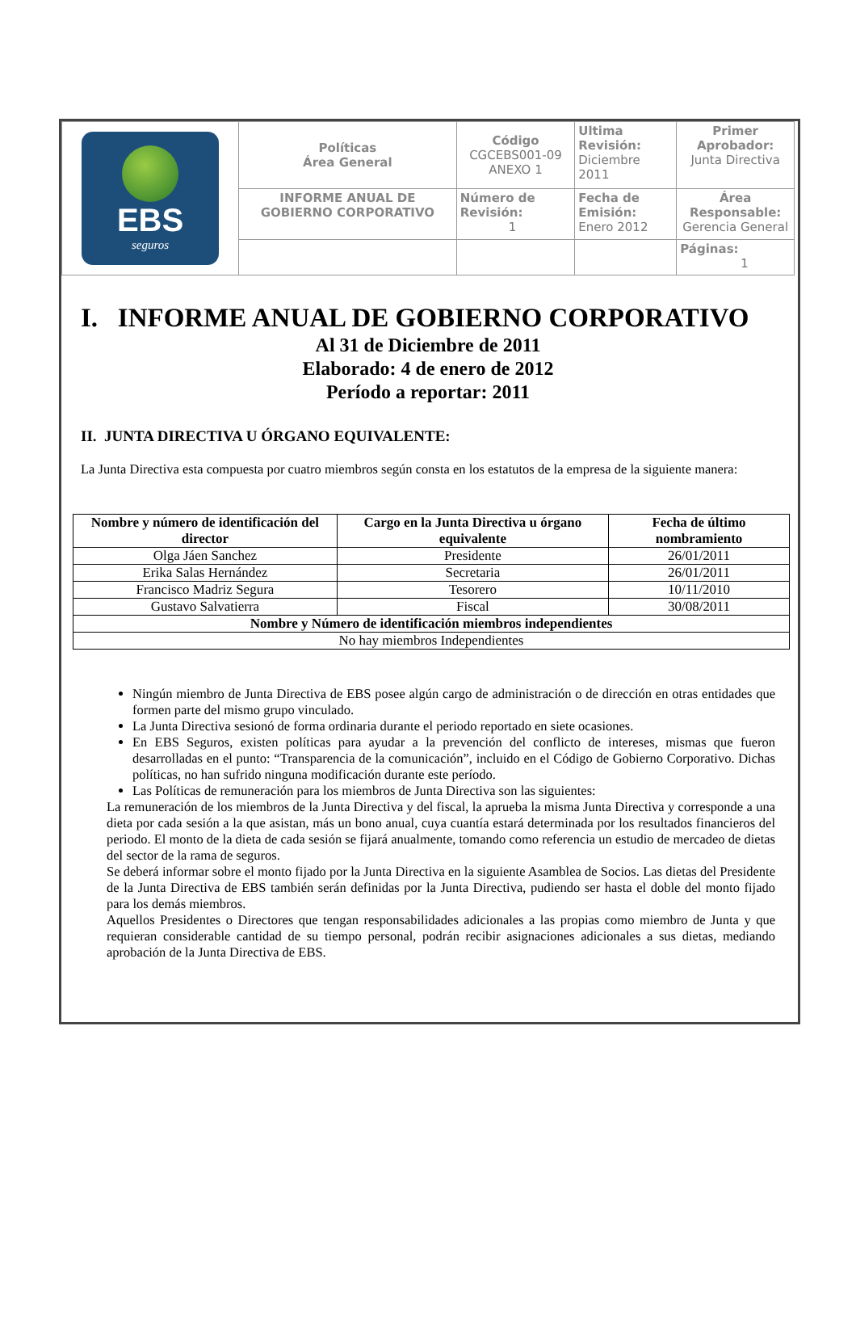| EBS seguros | Políticas Área General | Código CGCEBS001-09 ANEXO 1 | Ultima Revisión: Diciembre 2011 | Primer Aprobador: Junta Directiva |
| | INFORME ANUAL DE GOBIERNO CORPORATIVO | Número de Revisión: 1 | Fecha de Emisión: Enero 2012 | Área Responsable: Gerencia General |
| | | | | Páginas: 1 |
I. INFORME ANUAL DE GOBIERNO CORPORATIVO
Al 31 de Diciembre de 2011
Elaborado: 4 de enero de 2012
Período a reportar: 2011
II. JUNTA DIRECTIVA U ÓRGANO EQUIVALENTE:
La Junta Directiva esta compuesta por cuatro miembros según consta en los estatutos de la empresa de la siguiente manera:
| Nombre y número de identificación del director | Cargo en la Junta Directiva u órgano equivalente | Fecha de último nombramiento |
| --- | --- | --- |
| Olga Jáen Sanchez | Presidente | 26/01/2011 |
| Erika Salas Hernández | Secretaria | 26/01/2011 |
| Francisco Madriz Segura | Tesorero | 10/11/2010 |
| Gustavo Salvatierra | Fiscal | 30/08/2011 |
| Nombre y Número de identificación miembros independientes | | |
| No hay miembros Independientes | | |
Ningún miembro de Junta Directiva de EBS posee algún cargo de administración o de dirección en otras entidades que formen parte del mismo grupo vinculado.
La Junta Directiva sesionó de forma ordinaria durante el periodo reportado en siete ocasiones.
En EBS Seguros, existen políticas para ayudar a la prevención del conflicto de intereses, mismas que fueron desarrolladas en el punto: “Transparencia de la comunicación”, incluido en el Código de Gobierno Corporativo. Dichas políticas, no han sufrido ninguna modificación durante este período.
Las Políticas de remuneración para los miembros de Junta Directiva son las siguientes:
La remuneración de los miembros de la Junta Directiva y del fiscal, la aprueba la misma Junta Directiva y corresponde a una dieta por cada sesión a la que asistan, más un bono anual, cuya cuantía estará determinada por los resultados financieros del periodo. El monto de la dieta de cada sesión se fijará anualmente, tomando como referencia un estudio de mercadeo de dietas del sector de la rama de seguros.
Se deberá informar sobre el monto fijado por la Junta Directiva en la siguiente Asamblea de Socios. Las dietas del Presidente de la Junta Directiva de EBS también serán definidas por la Junta Directiva, pudiendo ser hasta el doble del monto fijado para los demás miembros.
Aquellos Presidentes o Directores que tengan responsabilidades adicionales a las propias como miembro de Junta y que requieran considerable cantidad de su tiempo personal, podrán recibir asignaciones adicionales a sus dietas, mediando aprobación de la Junta Directiva de EBS.